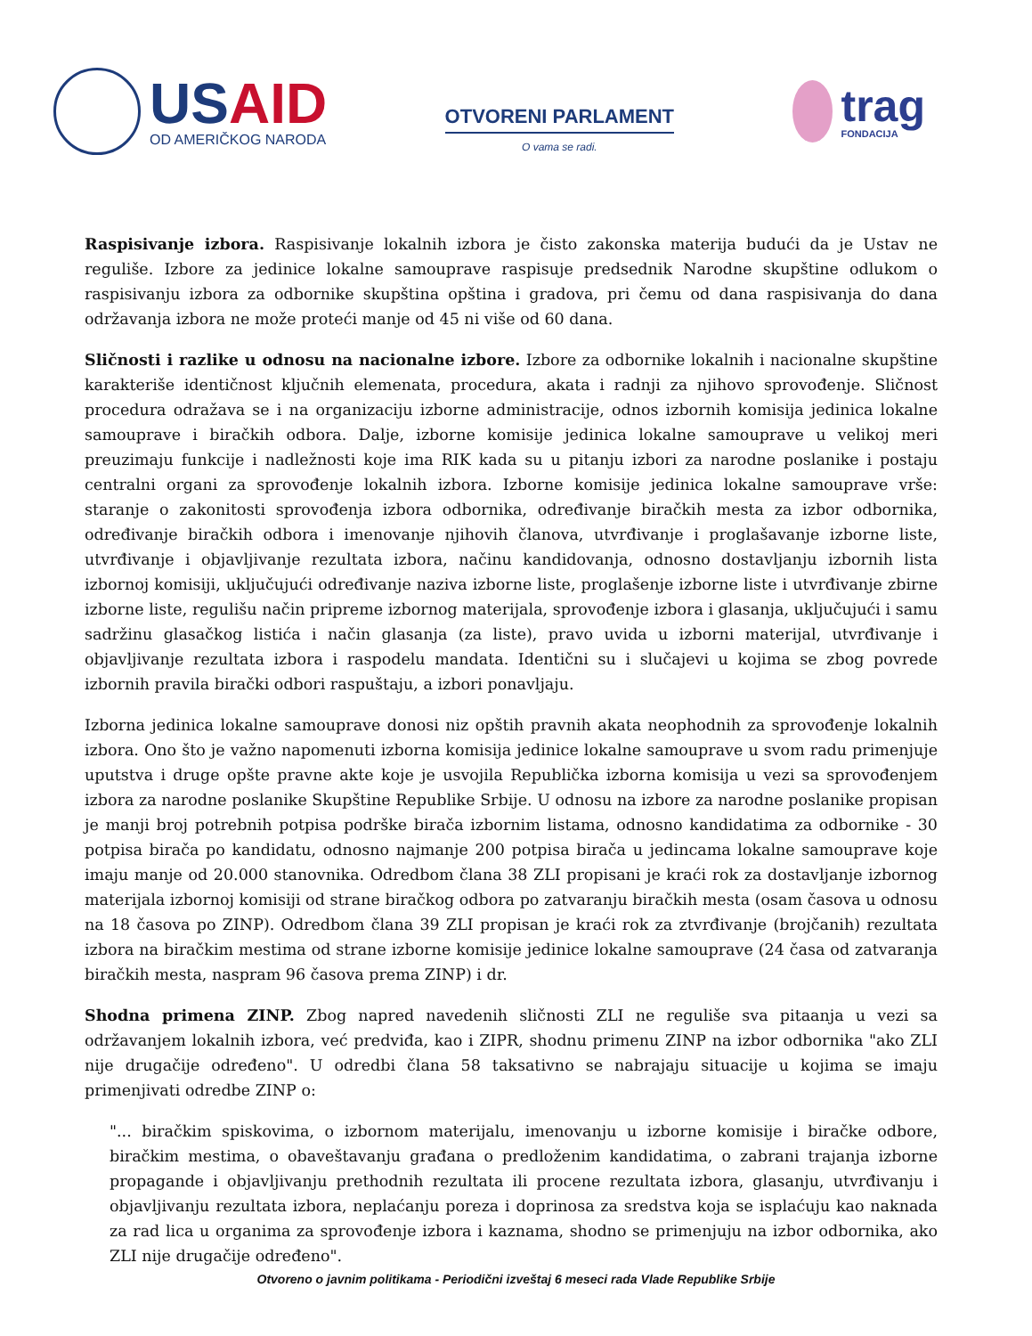USAID
OD AMERIČKOG NARODA
OTVORENI PARLAMENT
O vama se radi.
trag
FONDACIJA
Raspisivanje izbora. Raspisivanje lokalnih izbora je čisto zakonska materija budući da je Ustav ne reguliše. Izbore za jedinice lokalne samouprave raspisuje predsednik Narodne skupštine odlukom o raspisivanju izbora za odbornike skupština opština i gradova, pri čemu od dana raspisivanja do dana održavanja izbora ne može proteći manje od 45 ni više od 60 dana.
Sličnosti i razlike u odnosu na nacionalne izbore. Izbore za odbornike lokalnih i nacionalne skupštine karakteriše identičnost ključnih elemenata, procedura, akata i radnji za njihovo sprovođenje. Sličnost procedura odražava se i na organizaciju izborne administracije, odnos izbornih komisija jedinica lokalne samouprave i biračkih odbora. Dalje, izborne komisije jedinica lokalne samouprave u velikoj meri preuzimaju funkcije i nadležnosti koje ima RIK kada su u pitanju izbori za narodne poslanike i postaju centralni organi za sprovođenje lokalnih izbora. Izborne komisije jedinica lokalne samouprave vrše: staranje o zakonitosti sprovođenja izbora odbornika, određivanje biračkih mesta za izbor odbornika, određivanje biračkih odbora i imenovanje njihovih članova, utvrđivanje i proglašavanje izborne liste, utvrđivanje i objavljivanje rezultata izbora, načinu kandidovanja, odnosno dostavljanju izbornih lista izbornoj komisiji, uključujući određivanje naziva izborne liste, proglašenje izborne liste i utvrđivanje zbirne izborne liste, regulišu način pripreme izbornog materijala, sprovođenje izbora i glasanja, uključujući i samu sadržinu glasačkog listića i način glasanja (za liste), pravo uvida u izborni materijal, utvrđivanje i objavljivanje rezultata izbora i raspodelu mandata. Identični su i slučajevi u kojima se zbog povrede izbornih pravila birački odbori raspuštaju, a izbori ponavljaju.
Izborna jedinica lokalne samouprave donosi niz opštih pravnih akata neophodnih za sprovođenje lokalnih izbora. Ono što je važno napomenuti izborna komisija jedinice lokalne samouprave u svom radu primenjuje uputstva i druge opšte pravne akte koje je usvojila Republička izborna komisija u vezi sa sprovođenjem izbora za narodne poslanike Skupštine Republike Srbije. U odnosu na izbore za narodne poslanike propisan je manji broj potrebnih potpisa podrške birača izbornim listama, odnosno kandidatima za odbornike - 30 potpisa birača po kandidatu, odnosno najmanje 200 potpisa birača u jedincama lokalne samouprave koje imaju manje od 20.000 stanovnika. Odredbom člana 38 ZLI propisani je kraći rok za dostavljanje izbornog materijala izbornoj komisiji od strane biračkog odbora po zatvaranju biračkih mesta (osam časova u odnosu na 18 časova po ZINP). Odredbom člana 39 ZLI propisan je kraći rok za ztvrđivanje (brojčanih) rezultata izbora na biračkim mestima od strane izborne komisije jedinice lokalne samouprave (24 časa od zatvaranja biračkih mesta, naspram 96 časova prema ZINP) i dr.
Shodna primena ZINP. Zbog napred navedenih sličnosti ZLI ne reguliše sva pitaanja u vezi sa održavanjem lokalnih izbora, već predviđa, kao i ZIPR, shodnu primenu ZINP na izbor odbornika "ako ZLI nije drugačije određeno". U odredbi člana 58 taksativno se nabrajaju situacije u kojima se imaju primenjivati odredbe ZINP o:
"... biračkim spiskovima, o izbornom materijalu, imenovanju u izborne komisije i biračke odbore, biračkim mestima, o obaveštavanju građana o predloženim kandidatima, o zabrani trajanja izborne propagande i objavljivanju prethodnih rezultata ili procene rezultata izbora, glasanju, utvrđivanju i objavljivanju rezultata izbora, neplaćanju poreza i doprinosa za sredstva koja se isplaćuju kao naknada za rad lica u organima za sprovođenje izbora i kaznama, shodno se primenjuju na izbor odbornika, ako ZLI nije drugačije određeno".
Otvoreno o javnim politikama - Periodični izveštaj 6 meseci rada Vlade Republike Srbije